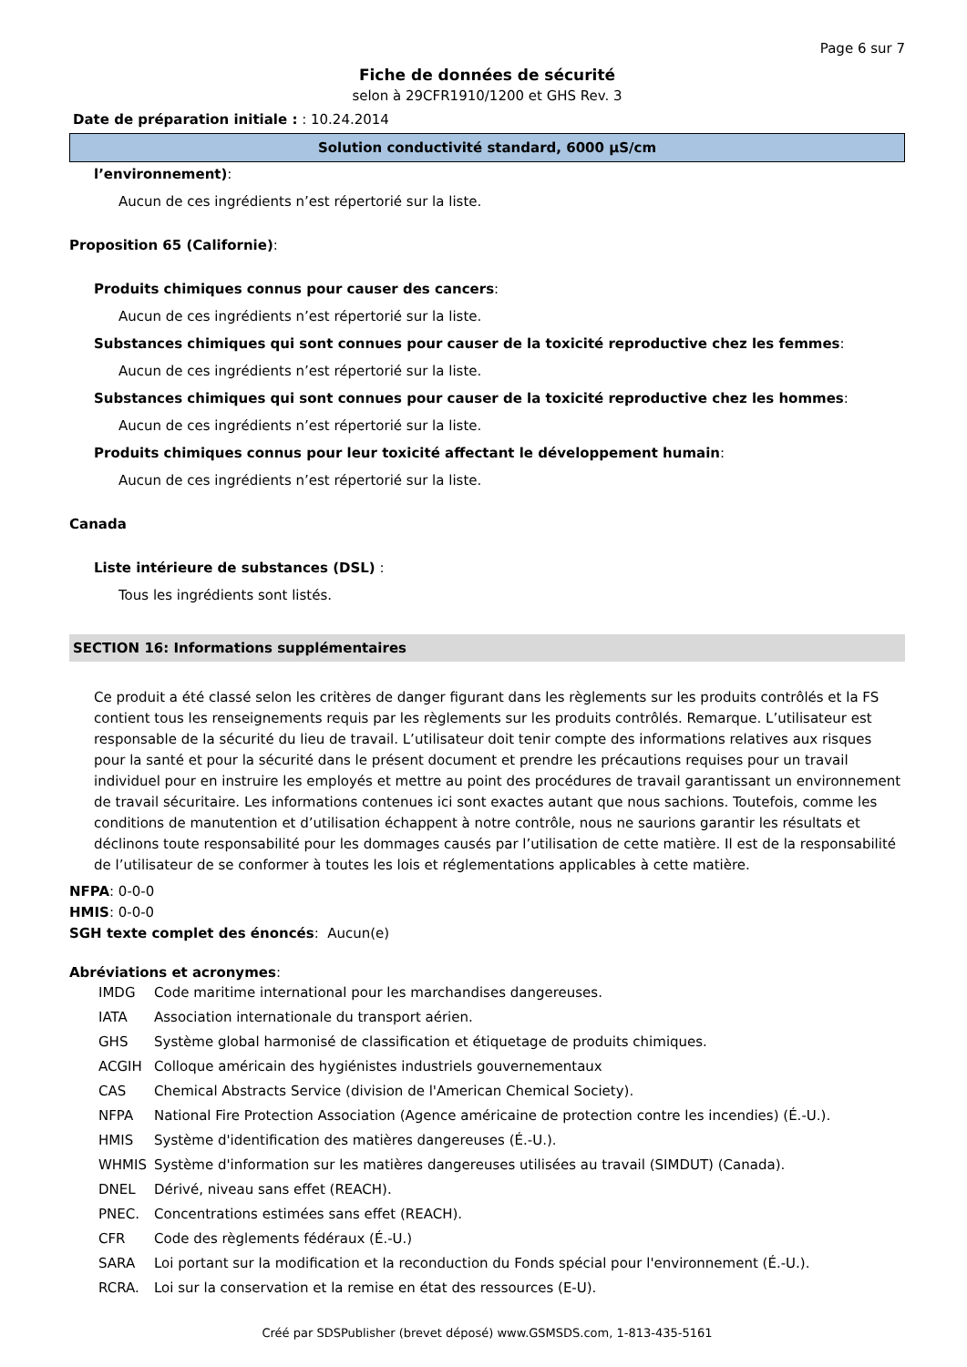Page 6 sur 7
Fiche de données de sécurité
selon à 29CFR1910/1200 et GHS Rev. 3
Date de préparation initiale : : 10.24.2014
Solution conductivité standard, 6000 µS/cm
l’environnement):
Aucun de ces ingrédients n’est répertorié sur la liste.
Proposition 65 (Californie):
Produits chimiques connus pour causer des cancers:
Aucun de ces ingrédients n’est répertorié sur la liste.
Substances chimiques qui sont connues pour causer de la toxicité reproductive chez les femmes:
Aucun de ces ingrédients n’est répertorié sur la liste.
Substances chimiques qui sont connues pour causer de la toxicité reproductive chez les hommes:
Aucun de ces ingrédients n’est répertorié sur la liste.
Produits chimiques connus pour leur toxicité affectant le développement humain:
Aucun de ces ingrédients n’est répertorié sur la liste.
Canada
Liste intérieure de substances (DSL) :
Tous les ingrédients sont listés.
SECTION 16: Informations supplémentaires
Ce produit a été classé selon les critères de danger figurant dans les règlements sur les produits contrôlés et la FS contient tous les renseignements requis par les règlements sur les produits contrôlés. Remarque. L’utilisateur est responsable de la sécurité du lieu de travail. L’utilisateur doit tenir compte des informations relatives aux risques pour la santé et pour la sécurité dans le présent document et prendre les précautions requises pour un travail individuel pour en instruire les employés et mettre au point des procédures de travail garantissant un environnement de travail sécuritaire. Les informations contenues ici sont exactes autant que nous sachions. Toutefois, comme les conditions de manutention et d’utilisation échappent à notre contrôle, nous ne saurions garantir les résultats et déclinons toute responsabilité pour les dommages causés par l’utilisation de cette matière. Il est de la responsabilité de l’utilisateur de se conformer à toutes les lois et réglementations applicables à cette matière.
NFPA: 0-0-0
HMIS: 0-0-0
SGH texte complet des énoncés: Aucun(e)
Abréviations et acronymes:
| IMDG | Code maritime international pour les marchandises dangereuses. |
| IATA | Association internationale du transport aérien. |
| GHS | Système global harmonisé de classification et étiquetage de produits chimiques. |
| ACGIH | Colloque américain des hygiénistes industriels gouvernementaux |
| CAS | Chemical Abstracts Service (division de l'American Chemical Society). |
| NFPA | National Fire Protection Association (Agence américaine de protection contre les incendies) (É.-U.). |
| HMIS | Système d'identification des matières dangereuses (É.-U.). |
| WHMIS | Système d'information sur les matières dangereuses utilisées au travail (SIMDUT) (Canada). |
| DNEL | Dérivé, niveau sans effet (REACH). |
| PNEC. | Concentrations estimées sans effet (REACH). |
| CFR | Code des règlements fédéraux (É.-U.) |
| SARA | Loi portant sur la modification et la reconduction du Fonds spécial pour l'environnement (É.-U.). |
| RCRA. | Loi sur la conservation et la remise en état des ressources (E-U). |
Créé par SDSPublisher (brevet déposé) www.GSMSDS.com, 1-813-435-5161